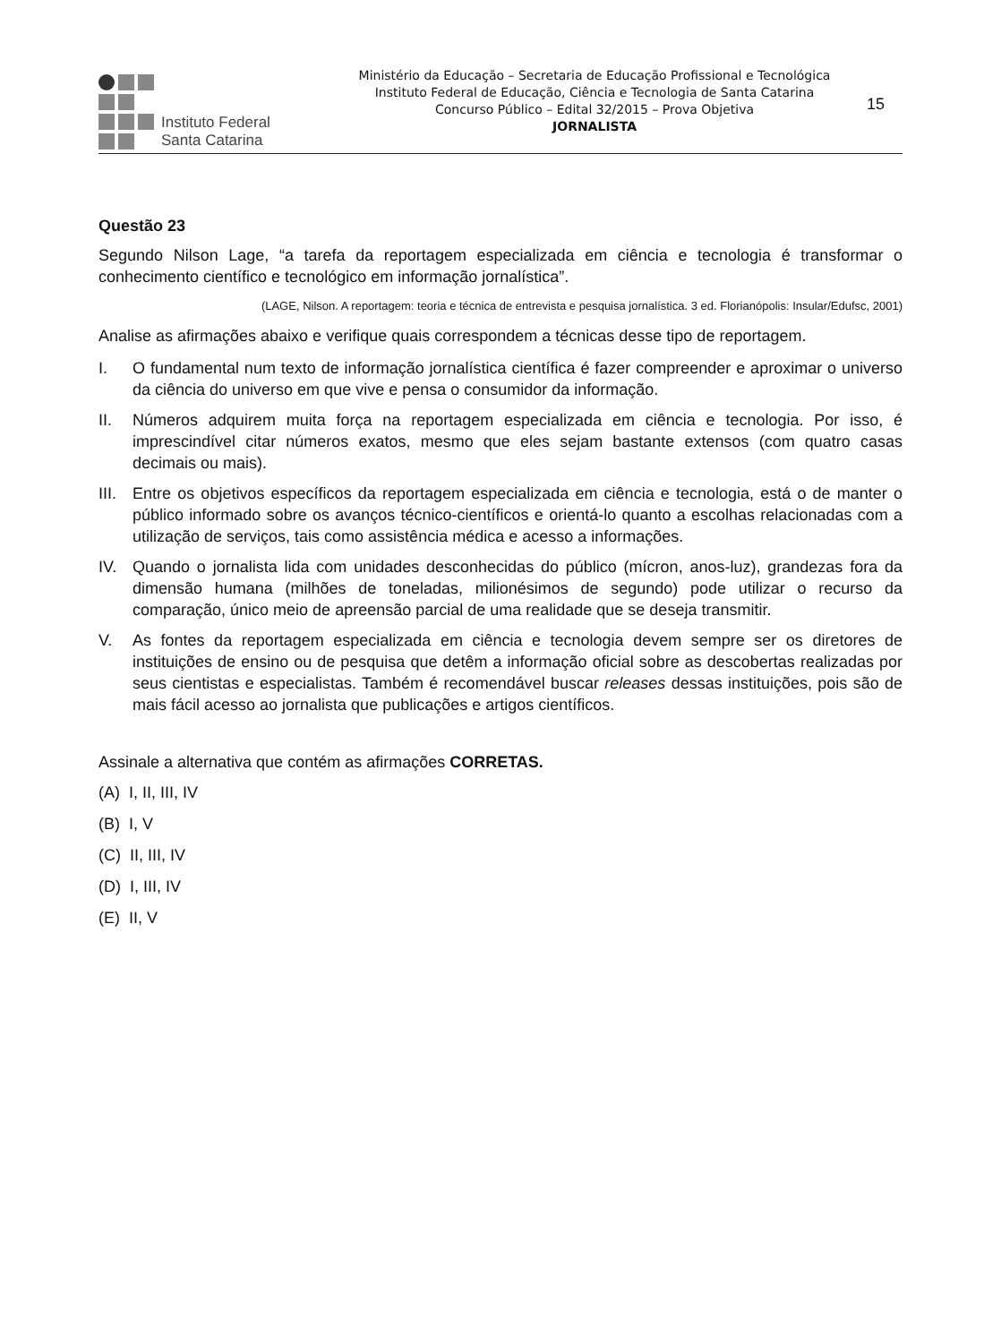Instituto Federal
Santa Catarina
Ministério da Educação – Secretaria de Educação Profissional e Tecnológica
Instituto Federal de Educação, Ciência e Tecnologia de Santa Catarina
Concurso Público – Edital 32/2015 – Prova Objetiva
JORNALISTA
15
Questão 23
Segundo Nilson Lage, “a tarefa da reportagem especializada em ciência e tecnologia é transformar o conhecimento científico e tecnológico em informação jornalística”.
(LAGE, Nilson. A reportagem: teoria e técnica de entrevista e pesquisa jornalística. 3 ed. Florianópolis: Insular/Edufsc, 2001)
Analise as afirmações abaixo e verifique quais correspondem a técnicas desse tipo de reportagem.
I. O fundamental num texto de informação jornalística científica é fazer compreender e aproximar o universo da ciência do universo em que vive e pensa o consumidor da informação.
II. Números adquirem muita força na reportagem especializada em ciência e tecnologia. Por isso, é imprescindível citar números exatos, mesmo que eles sejam bastante extensos (com quatro casas decimais ou mais).
III. Entre os objetivos específicos da reportagem especializada em ciência e tecnologia, está o de manter o público informado sobre os avanços técnico-científicos e orientá-lo quanto a escolhas relacionadas com a utilização de serviços, tais como assistência médica e acesso a informações.
IV. Quando o jornalista lida com unidades desconhecidas do público (mícron, anos-luz), grandezas fora da dimensão humana (milhões de toneladas, milionésimos de segundo) pode utilizar o recurso da comparação, único meio de apreensão parcial de uma realidade que se deseja transmitir.
V. As fontes da reportagem especializada em ciência e tecnologia devem sempre ser os diretores de instituições de ensino ou de pesquisa que detêm a informação oficial sobre as descobertas realizadas por seus cientistas e especialistas. Também é recomendável buscar releases dessas instituições, pois são de mais fácil acesso ao jornalista que publicações e artigos científicos.
Assinale a alternativa que contém as afirmações CORRETAS.
(A) I, II, III, IV
(B) I, V
(C) II, III, IV
(D) I, III, IV
(E) II, V